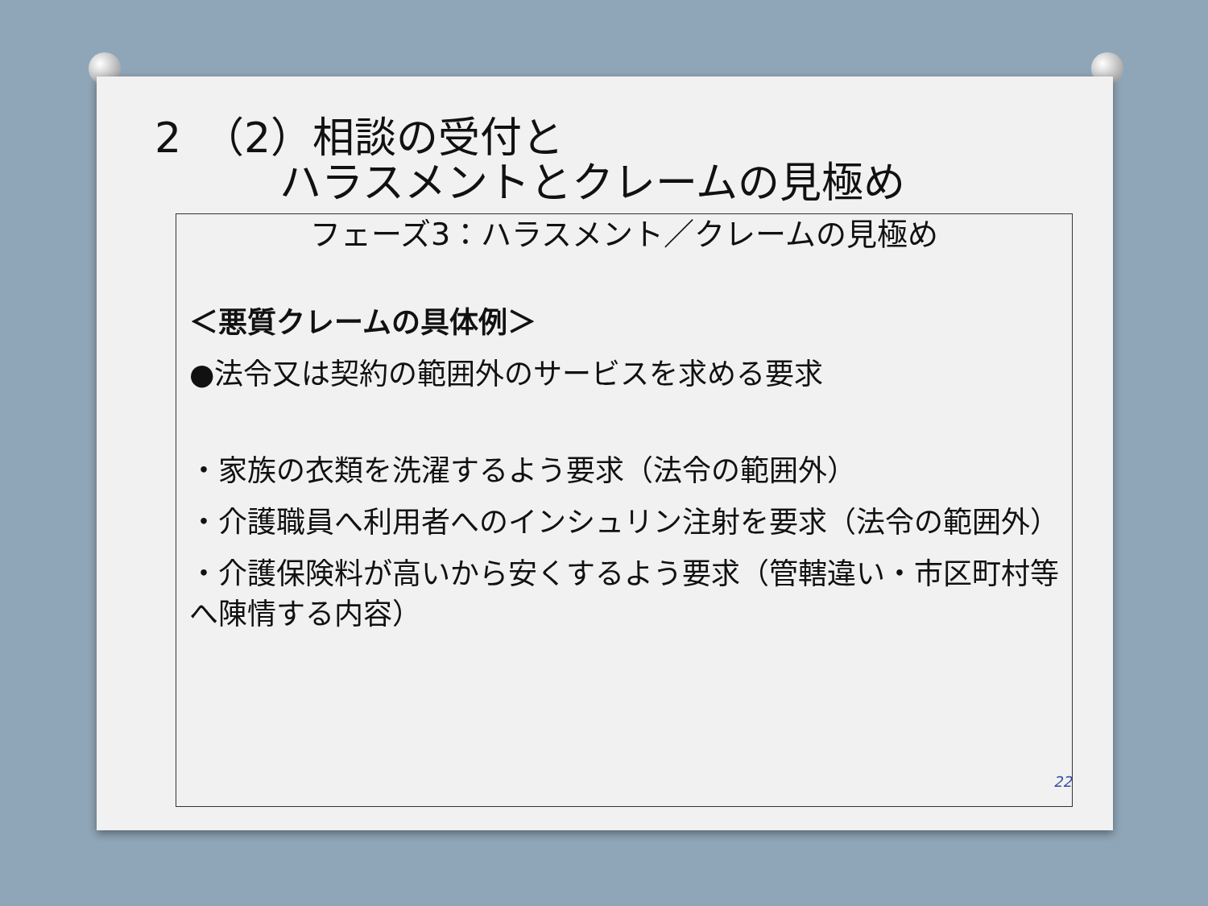2　（2）相談の受付と
ハラスメントとクレームの見極め
フェーズ3：ハラスメント／クレームの見極め
＜悪質クレームの具体例＞
●法令又は契約の範囲外のサービスを求める要求
・家族の衣類を洗濯するよう要求（法令の範囲外）
・介護職員へ利用者へのインシュリン注射を要求（法令の範囲外）
・介護保険料が高いから安くするよう要求（管轄違い・市区町村等へ陳情する内容）
22